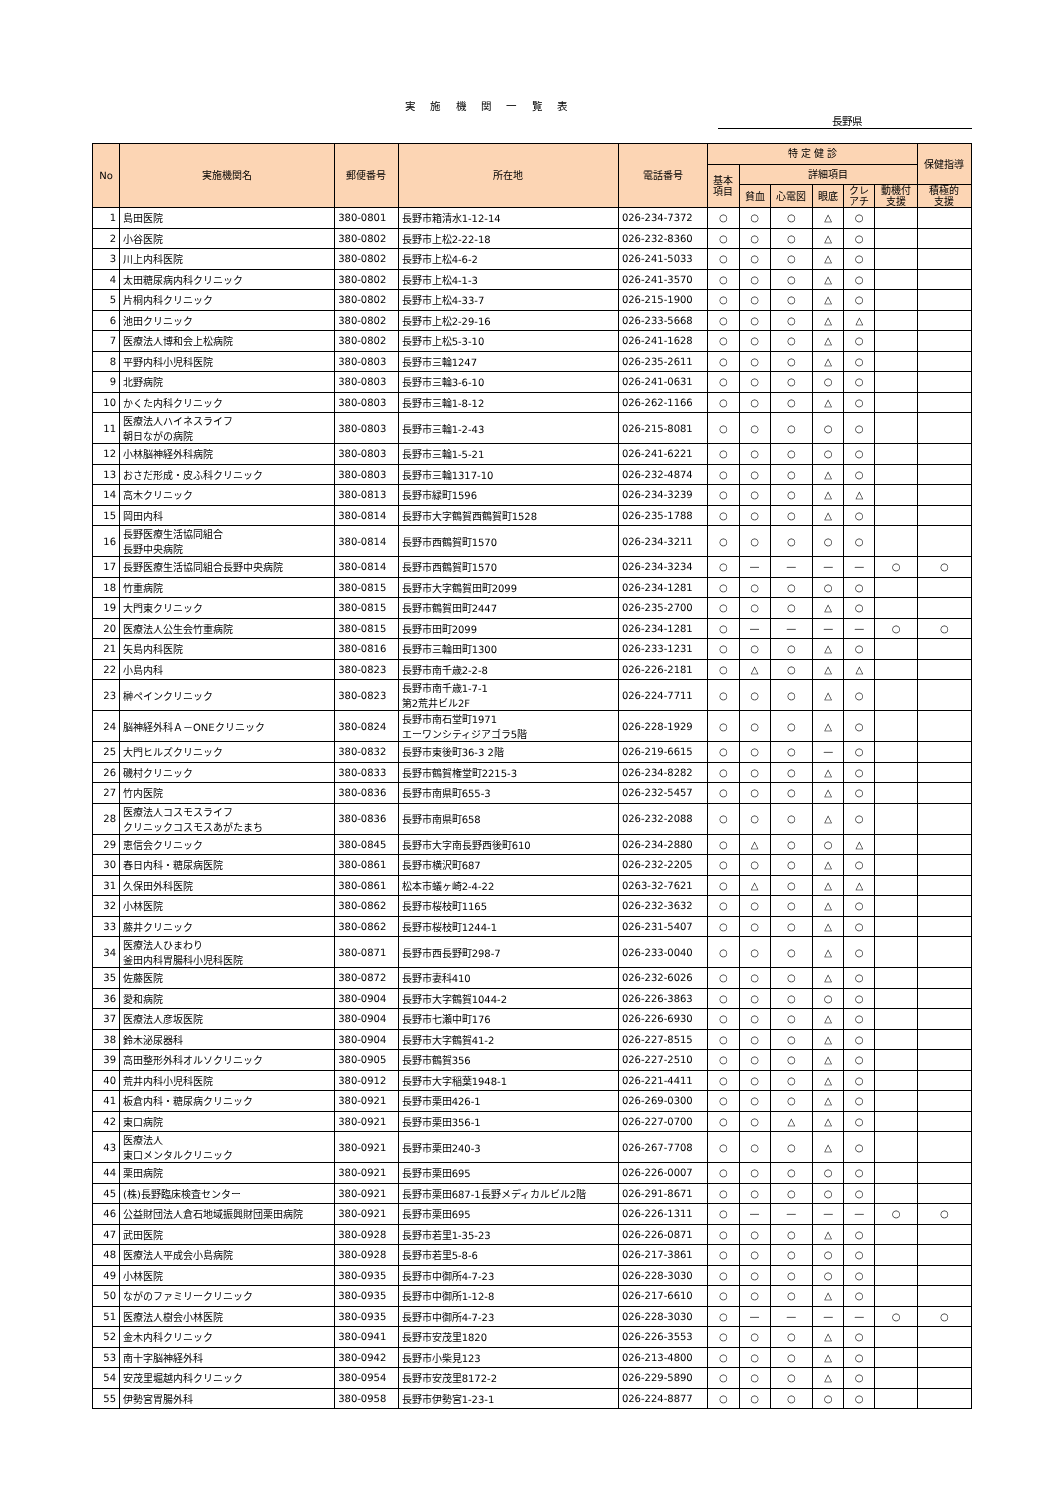実 施 機 関 一 覧 表
長野県
| No | 実施機関名 | 郵便番号 | 所在地 | 電話番号 | 特 定 健 診 | | | | | | 保健指導 |
| --- | --- | --- | --- | --- | --- | --- | --- | --- | --- | --- | --- |
| | | | | | 基本 項目 | 詳細項目 | | | | | |
| | | | | | | 貧血 | 心電図 | 眼底 | クレ アチ | 動機付 支援 | 積極的 支援 |
| 1 | 島田医院 | 380-0801 | 長野市箱清水1-12-14 | 026-234-7372 | ○ | ○ | ○ | △ | ○ | | |
| 2 | 小谷医院 | 380-0802 | 長野市上松2-22-18 | 026-232-8360 | ○ | ○ | ○ | △ | ○ | | |
| 3 | 川上内科医院 | 380-0802 | 長野市上松4-6-2 | 026-241-5033 | ○ | ○ | ○ | △ | ○ | | |
| 4 | 太田糖尿病内科クリニック | 380-0802 | 長野市上松4-1-3 | 026-241-3570 | ○ | ○ | ○ | △ | ○ | | |
| 5 | 片桐内科クリニック | 380-0802 | 長野市上松4-33-7 | 026-215-1900 | ○ | ○ | ○ | △ | ○ | | |
| 6 | 池田クリニック | 380-0802 | 長野市上松2-29-16 | 026-233-5668 | ○ | ○ | ○ | △ | △ | | |
| 7 | 医療法人博和会上松病院 | 380-0802 | 長野市上松5-3-10 | 026-241-1628 | ○ | ○ | ○ | △ | ○ | | |
| 8 | 平野内科小児科医院 | 380-0803 | 長野市三輪1247 | 026-235-2611 | ○ | ○ | ○ | △ | ○ | | |
| 9 | 北野病院 | 380-0803 | 長野市三輪3-6-10 | 026-241-0631 | ○ | ○ | ○ | ○ | ○ | | |
| 10 | かくた内科クリニック | 380-0803 | 長野市三輪1-8-12 | 026-262-1166 | ○ | ○ | ○ | △ | ○ | | |
| 11 | 医療法人ハイネスライフ 朝日ながの病院 | 380-0803 | 長野市三輪1-2-43 | 026-215-8081 | ○ | ○ | ○ | ○ | ○ | | |
| 12 | 小林脳神経外科病院 | 380-0803 | 長野市三輪1-5-21 | 026-241-6221 | ○ | ○ | ○ | ○ | ○ | | |
| 13 | おさだ形成・皮ふ科クリニック | 380-0803 | 長野市三輪1317-10 | 026-232-4874 | ○ | ○ | ○ | △ | ○ | | |
| 14 | 高木クリニック | 380-0813 | 長野市緑町1596 | 026-234-3239 | ○ | ○ | ○ | △ | △ | | |
| 15 | 岡田内科 | 380-0814 | 長野市大字鶴賀西鶴賀町1528 | 026-235-1788 | ○ | ○ | ○ | △ | ○ | | |
| 16 | 長野医療生活協同組合 長野中央病院 | 380-0814 | 長野市西鶴賀町1570 | 026-234-3211 | ○ | ○ | ○ | ○ | ○ | | |
| 17 | 長野医療生活協同組合長野中央病院 | 380-0814 | 長野市西鶴賀町1570 | 026-234-3234 | ○ | — | — | — | — | ○ | ○ |
| 18 | 竹重病院 | 380-0815 | 長野市大字鶴賀田町2099 | 026-234-1281 | ○ | ○ | ○ | ○ | ○ | | |
| 19 | 大門東クリニック | 380-0815 | 長野市鶴賀田町2447 | 026-235-2700 | ○ | ○ | ○ | △ | ○ | | |
| 20 | 医療法人公生会竹重病院 | 380-0815 | 長野市田町2099 | 026-234-1281 | ○ | — | — | — | — | ○ | ○ |
| 21 | 矢島内科医院 | 380-0816 | 長野市三輪田町1300 | 026-233-1231 | ○ | ○ | ○ | △ | ○ | | |
| 22 | 小島内科 | 380-0823 | 長野市南千歳2-2-8 | 026-226-2181 | ○ | △ | ○ | △ | △ | | |
| 23 | 榊ペインクリニック | 380-0823 | 長野市南千歳1-7-1 第2荒井ビル2F | 026-224-7711 | ○ | ○ | ○ | △ | ○ | | |
| 24 | 脳神経外科Ａ－ONEクリニック | 380-0824 | 長野市南石堂町1971 エーワンシティジアゴラ5階 | 026-228-1929 | ○ | ○ | ○ | △ | ○ | | |
| 25 | 大門ヒルズクリニック | 380-0832 | 長野市東後町36-3 2階 | 026-219-6615 | ○ | ○ | ○ | — | ○ | | |
| 26 | 磯村クリニック | 380-0833 | 長野市鶴賀権堂町2215-3 | 026-234-8282 | ○ | ○ | ○ | △ | ○ | | |
| 27 | 竹内医院 | 380-0836 | 長野市南県町655-3 | 026-232-5457 | ○ | ○ | ○ | △ | ○ | | |
| 28 | 医療法人コスモスライフ クリニックコスモスあがたまち | 380-0836 | 長野市南県町658 | 026-232-2088 | ○ | ○ | ○ | △ | ○ | | |
| 29 | 恵信会クリニック | 380-0845 | 長野市大字南長野西後町610 | 026-234-2880 | ○ | △ | ○ | ○ | △ | | |
| 30 | 春日内科・糖尿病医院 | 380-0861 | 長野市横沢町687 | 026-232-2205 | ○ | ○ | ○ | △ | ○ | | |
| 31 | 久保田外科医院 | 380-0861 | 松本市蟻ヶ崎2-4-22 | 0263-32-7621 | ○ | △ | ○ | △ | △ | | |
| 32 | 小林医院 | 380-0862 | 長野市桜枝町1165 | 026-232-3632 | ○ | ○ | ○ | △ | ○ | | |
| 33 | 藤井クリニック | 380-0862 | 長野市桜枝町1244-1 | 026-231-5407 | ○ | ○ | ○ | △ | ○ | | |
| 34 | 医療法人ひまわり 釜田内科胃腸科小児科医院 | 380-0871 | 長野市西長野町298-7 | 026-233-0040 | ○ | ○ | ○ | △ | ○ | | |
| 35 | 佐藤医院 | 380-0872 | 長野市妻科410 | 026-232-6026 | ○ | ○ | ○ | △ | ○ | | |
| 36 | 愛和病院 | 380-0904 | 長野市大字鶴賀1044-2 | 026-226-3863 | ○ | ○ | ○ | ○ | ○ | | |
| 37 | 医療法人彦坂医院 | 380-0904 | 長野市七瀬中町176 | 026-226-6930 | ○ | ○ | ○ | △ | ○ | | |
| 38 | 鈴木泌尿器科 | 380-0904 | 長野市大字鶴賀41-2 | 026-227-8515 | ○ | ○ | ○ | △ | ○ | | |
| 39 | 高田整形外科オルソクリニック | 380-0905 | 長野市鶴賀356 | 026-227-2510 | ○ | ○ | ○ | △ | ○ | | |
| 40 | 荒井内科小児科医院 | 380-0912 | 長野市大字稲葉1948-1 | 026-221-4411 | ○ | ○ | ○ | △ | ○ | | |
| 41 | 板倉内科・糖尿病クリニック | 380-0921 | 長野市栗田426-1 | 026-269-0300 | ○ | ○ | ○ | △ | ○ | | |
| 42 | 東口病院 | 380-0921 | 長野市栗田356-1 | 026-227-0700 | ○ | ○ | △ | △ | ○ | | |
| 43 | 医療法人 東口メンタルクリニック | 380-0921 | 長野市栗田240-3 | 026-267-7708 | ○ | ○ | ○ | △ | ○ | | |
| 44 | 栗田病院 | 380-0921 | 長野市栗田695 | 026-226-0007 | ○ | ○ | ○ | ○ | ○ | | |
| 45 | (株)長野臨床検査センター | 380-0921 | 長野市栗田687-1長野メディカルビル2階 | 026-291-8671 | ○ | ○ | ○ | ○ | ○ | | |
| 46 | 公益財団法人倉石地域振興財団栗田病院 | 380-0921 | 長野市栗田695 | 026-226-1311 | ○ | — | — | — | — | ○ | ○ |
| 47 | 武田医院 | 380-0928 | 長野市若里1-35-23 | 026-226-0871 | ○ | ○ | ○ | △ | ○ | | |
| 48 | 医療法人平成会小島病院 | 380-0928 | 長野市若里5-8-6 | 026-217-3861 | ○ | ○ | ○ | ○ | ○ | | |
| 49 | 小林医院 | 380-0935 | 長野市中御所4-7-23 | 026-228-3030 | ○ | ○ | ○ | ○ | ○ | | |
| 50 | ながのファミリークリニック | 380-0935 | 長野市中御所1-12-8 | 026-217-6610 | ○ | ○ | ○ | △ | ○ | | |
| 51 | 医療法人樹会小林医院 | 380-0935 | 長野市中御所4-7-23 | 026-228-3030 | ○ | — | — | — | — | ○ | ○ |
| 52 | 金木内科クリニック | 380-0941 | 長野市安茂里1820 | 026-226-3553 | ○ | ○ | ○ | △ | ○ | | |
| 53 | 南十字脳神経外科 | 380-0942 | 長野市小柴見123 | 026-213-4800 | ○ | ○ | ○ | △ | ○ | | |
| 54 | 安茂里堀越内科クリニック | 380-0954 | 長野市安茂里8172-2 | 026-229-5890 | ○ | ○ | ○ | △ | ○ | | |
| 55 | 伊勢宮胃腸外科 | 380-0958 | 長野市伊勢宮1-23-1 | 026-224-8877 | ○ | ○ | ○ | ○ | ○ | | |